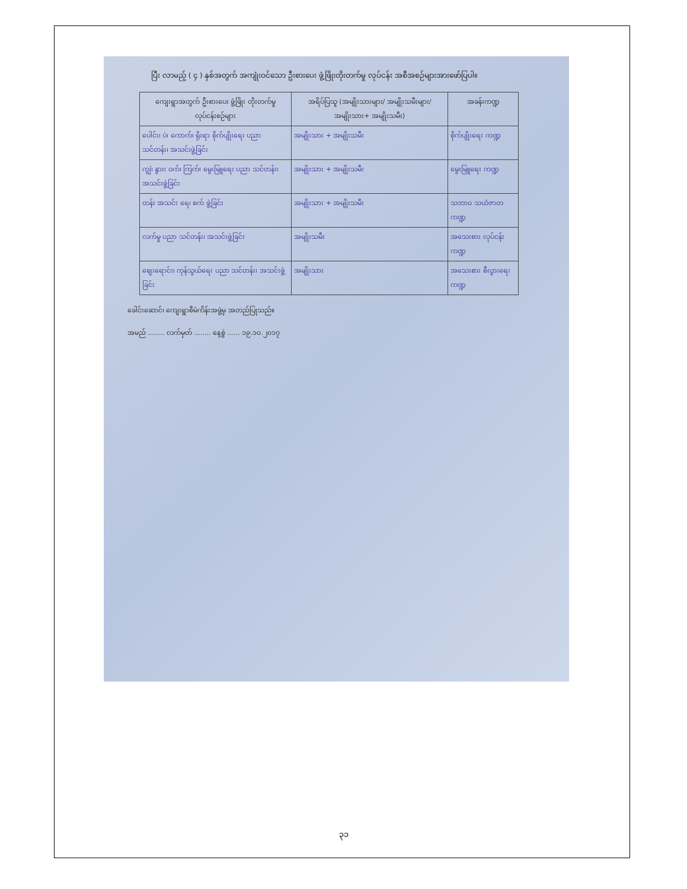ပြီး လာမည့် ( ၄ ) နှစ်အတွက် အကျုံးဝင်သော ဦးစားပေး ဖွံ့ဖြိုးတိုးတက်မှု လုပ်ငန်း အစီအစဉ်များအားဖော်ပြပါ။
| ကျေးရွာအတွက် ဦးစားပေး ဖွံ့ဖြိုး တိုးတက်မှု လုပ်ငန်းစဉ်များ | အရိပ်ပြသူ (အမျိုးသားများ/ အမျိုးသမီးများ/အမျိုးသား+ အမျိုးသမီး) | အခန်းကဏ္ဍ |
| --- | --- | --- |
| ပေါင်း၊ ပဲ၊ ကောက်၊ ရိုးရာ စိုက်ပျိုးရေး ပညာ သင်တန်း၊ အသင်းဖွဲ့ခြင်း | အမျိုးသား + အမျိုးသမီး | စိုက်ပျိုးရေး ကဏ္ဍ |
| ကျွဲ၊ နွား၊ ဝက်၊ ကြက်၊ မွေးမြူရေး ပညာ သင်တန်း၊ အသင်းဖွဲ့ခြင်း | အမျိုးသား + အမျိုးသမီး | မွေးမြူရေး ကဏ္ဍ |
| ထန်း အသင်း ရေ၊ စက် ဖွဲ့ခြင်း | အမျိုးသား + အမျိုးသမီး | သဘာဝ သယံဇာတ ကဏ္ဍ |
| လက်မှု ပညာ သင်တန်း၊ အသင်းဖွဲ့ခြင်း | အမျိုးသမီး | အသေးစား လုပ်ငန်း ကဏ္ဍ |
| ဈေးရောင်း၊ ကုန်သွယ်ရေး ပညာ သင်တန်း၊ အသင်းဖွဲ့ခြင်း | အမျိုးသား | အသေးစား စီးပွားရေး ကဏ္ဍ |
ခေါင်းဆောင်၊ ကျေးရွာစီမံကိန်းအဖွဲ့မှ အတည်ပြုသည်။
အမည် ........ လက်မှတ် ........ နေ့စွဲ ...... ၁၉.၁၀.၂၀၁၇
၃၁